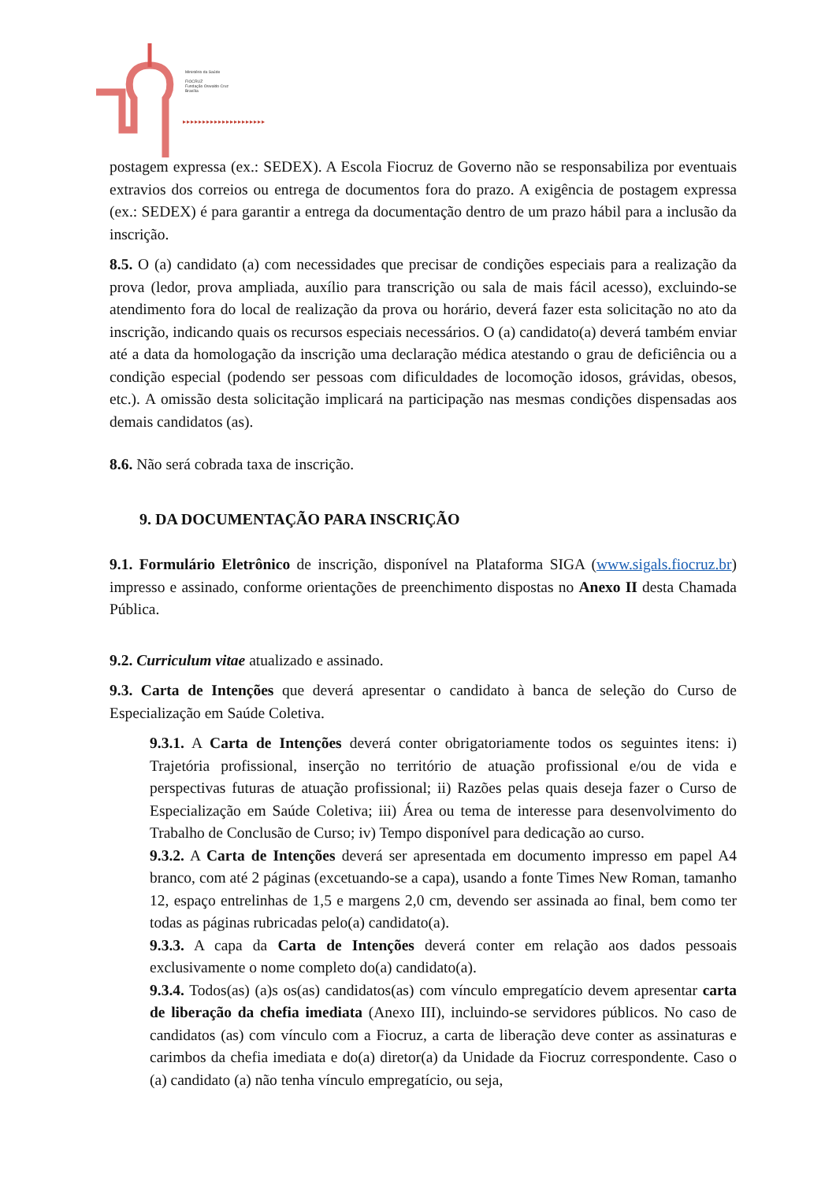Ministério da Saúde
FIOCRUZ
Fundação Oswaldo Cruz
Brasília
▸▸▸▸▸▸▸▸▸▸▸▸▸▸▸▸▸▸▸▸▸
postagem expressa (ex.: SEDEX). A Escola Fiocruz de Governo não se responsabiliza por eventuais extravios dos correios ou entrega de documentos fora do prazo. A exigência de postagem expressa (ex.: SEDEX) é para garantir a entrega da documentação dentro de um prazo hábil para a inclusão da inscrição.
8.5. O (a) candidato (a) com necessidades que precisar de condições especiais para a realização da prova (ledor, prova ampliada, auxílio para transcrição ou sala de mais fácil acesso), excluindo-se atendimento fora do local de realização da prova ou horário, deverá fazer esta solicitação no ato da inscrição, indicando quais os recursos especiais necessários. O (a) candidato(a) deverá também enviar até a data da homologação da inscrição uma declaração médica atestando o grau de deficiência ou a condição especial (podendo ser pessoas com dificuldades de locomoção idosos, grávidas, obesos, etc.). A omissão desta solicitação implicará na participação nas mesmas condições dispensadas aos demais candidatos (as).
8.6. Não será cobrada taxa de inscrição.
9. DA DOCUMENTAÇÃO PARA INSCRIÇÃO
9.1. Formulário Eletrônico de inscrição, disponível na Plataforma SIGA (www.sigals.fiocruz.br) impresso e assinado, conforme orientações de preenchimento dispostas no Anexo II desta Chamada Pública.
9.2. Curriculum vitae atualizado e assinado.
9.3. Carta de Intenções que deverá apresentar o candidato à banca de seleção do Curso de Especialização em Saúde Coletiva.
9.3.1. A Carta de Intenções deverá conter obrigatoriamente todos os seguintes itens: i) Trajetória profissional, inserção no território de atuação profissional e/ou de vida e perspectivas futuras de atuação profissional; ii) Razões pelas quais deseja fazer o Curso de Especialização em Saúde Coletiva; iii) Área ou tema de interesse para desenvolvimento do Trabalho de Conclusão de Curso; iv) Tempo disponível para dedicação ao curso.
9.3.2. A Carta de Intenções deverá ser apresentada em documento impresso em papel A4 branco, com até 2 páginas (excetuando-se a capa), usando a fonte Times New Roman, tamanho 12, espaço entrelinhas de 1,5 e margens 2,0 cm, devendo ser assinada ao final, bem como ter todas as páginas rubricadas pelo(a) candidato(a).
9.3.3. A capa da Carta de Intenções deverá conter em relação aos dados pessoais exclusivamente o nome completo do(a) candidato(a).
9.3.4. Todos(as) (a)s os(as) candidatos(as) com vínculo empregatício devem apresentar carta de liberação da chefia imediata (Anexo III), incluindo-se servidores públicos. No caso de candidatos (as) com vínculo com a Fiocruz, a carta de liberação deve conter as assinaturas e carimbos da chefia imediata e do(a) diretor(a) da Unidade da Fiocruz correspondente. Caso o (a) candidato (a) não tenha vínculo empregatício, ou seja,